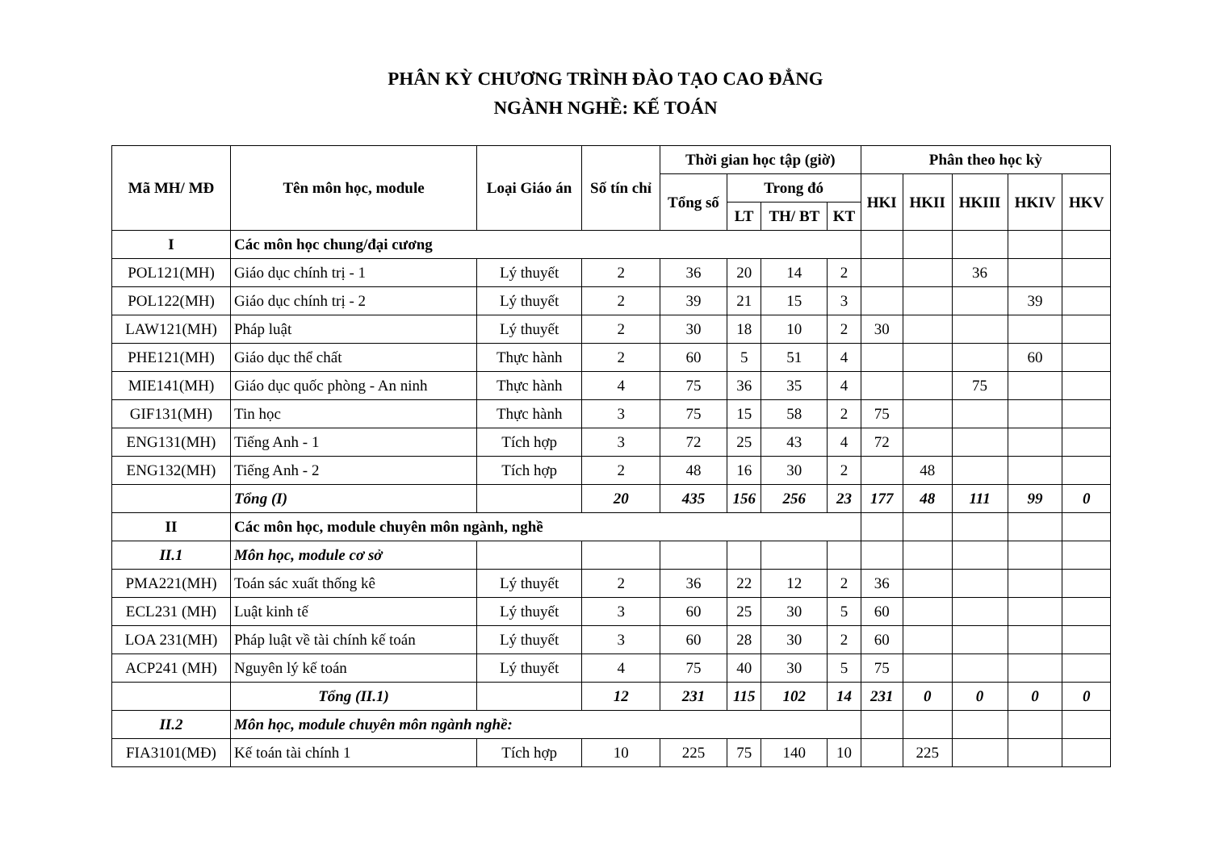PHÂN KỲ CHƯƠNG TRÌNH ĐÀO TẠO CAO ĐẲNG
NGÀNH NGHỀ: KẾ TOÁN
| Mã MH/ MĐ | Tên môn học, module | Loại Giáo án | Số tín chỉ | Thời gian học tập (giờ) | | | | Phân theo học kỳ | | | | |
| --- | --- | --- | --- | --- | --- | --- | --- | --- | --- | --- | --- | --- |
| | | | | Tổng số | Trong đó | | | HKI | HKII | HKIII | HKIV | HKV |
| | | | | | LT | TH/ BT | KT | | | | | |
| I | Các môn học chung/đại cương | | | | | | | | | | | |
| POL121(MH) | Giáo dục chính trị - 1 | Lý thuyết | 2 | 36 | 20 | 14 | 2 | | | 36 | | |
| POL122(MH) | Giáo dục chính trị - 2 | Lý thuyết | 2 | 39 | 21 | 15 | 3 | | | | 39 | |
| LAW121(MH) | Pháp luật | Lý thuyết | 2 | 30 | 18 | 10 | 2 | 30 | | | | |
| PHE121(MH) | Giáo dục thể chất | Thực hành | 2 | 60 | 5 | 51 | 4 | | | | 60 | |
| MIE141(MH) | Giáo dục quốc phòng - An ninh | Thực hành | 4 | 75 | 36 | 35 | 4 | | | 75 | | |
| GIF131(MH) | Tin học | Thực hành | 3 | 75 | 15 | 58 | 2 | 75 | | | | |
| ENG131(MH) | Tiếng Anh - 1 | Tích hợp | 3 | 72 | 25 | 43 | 4 | 72 | | | | |
| ENG132(MH) | Tiếng Anh - 2 | Tích hợp | 2 | 48 | 16 | 30 | 2 | | 48 | | | |
| | Tổng (I) | | 20 | 435 | 156 | 256 | 23 | 177 | 48 | 111 | 99 | 0 |
| II | Các môn học, module chuyên môn ngành, nghề | | | | | | | | | | | |
| II.1 | Môn học, module cơ sở | | | | | | | | | | | |
| PMA221(MH) | Toán sác xuất thống kê | Lý thuyết | 2 | 36 | 22 | 12 | 2 | 36 | | | | |
| ECL231 (MH) | Luật kinh tế | Lý thuyết | 3 | 60 | 25 | 30 | 5 | 60 | | | | |
| LOA 231(MH) | Pháp luật về tài chính kế toán | Lý thuyết | 3 | 60 | 28 | 30 | 2 | 60 | | | | |
| ACP241 (MH) | Nguyên lý kế toán | Lý thuyết | 4 | 75 | 40 | 30 | 5 | 75 | | | | |
| | Tổng (II.1) | | 12 | 231 | 115 | 102 | 14 | 231 | 0 | 0 | 0 | 0 |
| II.2 | Môn học, module chuyên môn ngành nghề: | | | | | | | | | | | |
| FIA3101(MĐ) | Kế toán tài chính 1 | Tích hợp | 10 | 225 | 75 | 140 | 10 | | 225 | | | |